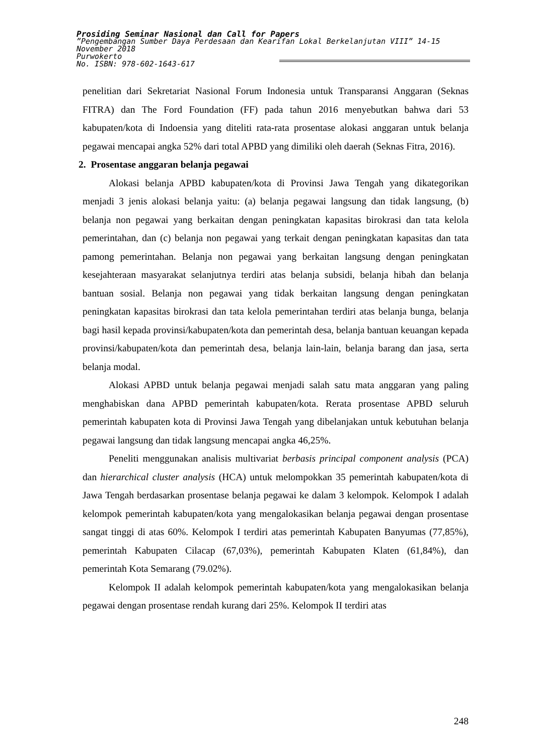Prosiding Seminar Nasional dan Call for Papers
”Pengembangan Sumber Daya Perdesaan dan Kearifan Lokal Berkelanjutan VIII” 14-15 November 2018
Purwokerto
No. ISBN: 978-602-1643-617
penelitian dari Sekretariat Nasional Forum Indonesia untuk Transparansi Anggaran (Seknas FITRA) dan The Ford Foundation (FF) pada tahun 2016 menyebutkan bahwa dari 53 kabupaten/kota di Indoensia yang diteliti rata-rata prosentase alokasi anggaran untuk belanja pegawai mencapai angka 52% dari total APBD yang dimiliki oleh daerah (Seknas Fitra, 2016).
2. Prosentase anggaran belanja pegawai
Alokasi belanja APBD kabupaten/kota di Provinsi Jawa Tengah yang dikategorikan menjadi 3 jenis alokasi belanja yaitu: (a) belanja pegawai langsung dan tidak langsung, (b) belanja non pegawai yang berkaitan dengan peningkatan kapasitas birokrasi dan tata kelola pemerintahan, dan (c) belanja non pegawai yang terkait dengan peningkatan kapasitas dan tata pamong pemerintahan. Belanja non pegawai yang berkaitan langsung dengan peningkatan kesejahteraan masyarakat selanjutnya terdiri atas belanja subsidi, belanja hibah dan belanja bantuan sosial. Belanja non pegawai yang tidak berkaitan langsung dengan peningkatan peningkatan kapasitas birokrasi dan tata kelola pemerintahan terdiri atas belanja bunga, belanja bagi hasil kepada provinsi/kabupaten/kota dan pemerintah desa, belanja bantuan keuangan kepada provinsi/kabupaten/kota dan pemerintah desa, belanja lain-lain, belanja barang dan jasa, serta belanja modal.
Alokasi APBD untuk belanja pegawai menjadi salah satu mata anggaran yang paling menghabiskan dana APBD pemerintah kabupaten/kota. Rerata prosentase APBD seluruh pemerintah kabupaten kota di Provinsi Jawa Tengah yang dibelanjakan untuk kebutuhan belanja pegawai langsung dan tidak langsung mencapai angka 46,25%.
Peneliti menggunakan analisis multivariat berbasis principal component analysis (PCA) dan hierarchical cluster analysis (HCA) untuk melompokkan 35 pemerintah kabupaten/kota di Jawa Tengah berdasarkan prosentase belanja pegawai ke dalam 3 kelompok. Kelompok I adalah kelompok pemerintah kabupaten/kota yang mengalokasikan belanja pegawai dengan prosentase sangat tinggi di atas 60%. Kelompok I terdiri atas pemerintah Kabupaten Banyumas (77,85%), pemerintah Kabupaten Cilacap (67,03%), pemerintah Kabupaten Klaten (61,84%), dan pemerintah Kota Semarang (79.02%).
Kelompok II adalah kelompok pemerintah kabupaten/kota yang mengalokasikan belanja pegawai dengan prosentase rendah kurang dari 25%. Kelompok II terdiri atas
248